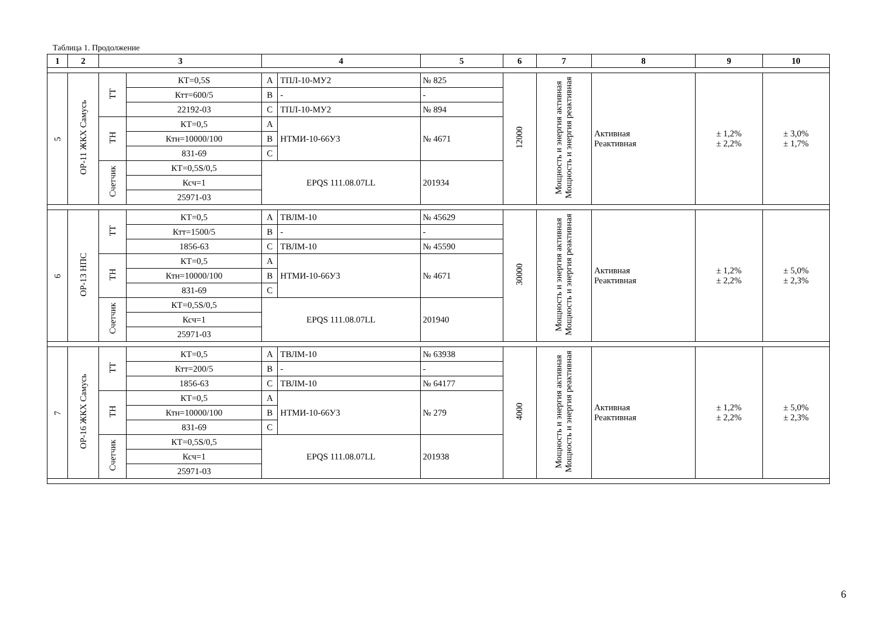Таблица 1. Продолжение
| 1 | 2 | 3 | | 4 | | 5 | 6 | 7 | 8 | 9 | 10 |
| --- | --- | --- | --- | --- | --- | --- | --- | --- | --- | --- | --- |
| 5 | ОР-11 ЖКХ Самусь | ТТ | КТ=0,5S | А | ТПЛ-10-МУ2 | № 825 | 12000 | Мощность и энергия активная Мощность и энергия реактивная | Активная Реактивная | ± 1,2% ± 2,2% | ± 3,0% ± 1,7% |
| | | | Ктт=600/5 | В | - | - | | | | | |
| | | | 22192-03 | С | ТПЛ-10-МУ2 | № 894 | | | | | |
| | | ТН | КТ=0,5 | А | НТМИ-10-66У3 | № 4671 | | | | | |
| | | | Ктн=10000/100 | В | | | | | | | |
| | | | 831-69 | С | | | | | | | |
| | | Счетчик | КТ=0,5S/0,5 | EPQS 111.08.07LL | | 201934 | | | | | |
| | | | Ксч=1 | | | | | | | | |
| | | | 25971-03 | | | | | | | | |
| 6 | ОР-13 НПС | ТТ | КТ=0,5 | А | ТВЛМ-10 | № 45629 | 30000 | Мощность и энергия активная Мощность и энергия реактивная | Активная Реактивная | ± 1,2% ± 2,2% | ± 5,0% ± 2,3% |
| | | | Ктт=1500/5 | В | - | - | | | | | |
| | | | 1856-63 | С | ТВЛМ-10 | № 45590 | | | | | |
| | | ТН | КТ=0,5 | А | НТМИ-10-66У3 | № 4671 | | | | | |
| | | | Ктн=10000/100 | В | | | | | | | |
| | | | 831-69 | С | | | | | | | |
| | | Счетчик | КТ=0,5S/0,5 | EPQS 111.08.07LL | | 201940 | | | | | |
| | | | Ксч=1 | | | | | | | | |
| | | | 25971-03 | | | | | | | | |
| 7 | ОР-16 ЖКХ Самусь | ТТ | КТ=0,5 | А | ТВЛМ-10 | № 63938 | 4000 | Мощность и энергия активная Мощность и энергия реактивная | Активная Реактивная | ± 1,2% ± 2,2% | ± 5,0% ± 2,3% |
| | | | Ктт=200/5 | В | - | - | | | | | |
| | | | 1856-63 | С | ТВЛМ-10 | № 64177 | | | | | |
| | | ТН | КТ=0,5 | А | НТМИ-10-66У3 | № 279 | | | | | |
| | | | Ктн=10000/100 | В | | | | | | | |
| | | | 831-69 | С | | | | | | | |
| | | Счетчик | КТ=0,5S/0,5 | EPQS 111.08.07LL | | 201938 | | | | | |
| | | | Ксч=1 | | | | | | | | |
| | | | 25971-03 | | | | | | | | |
6